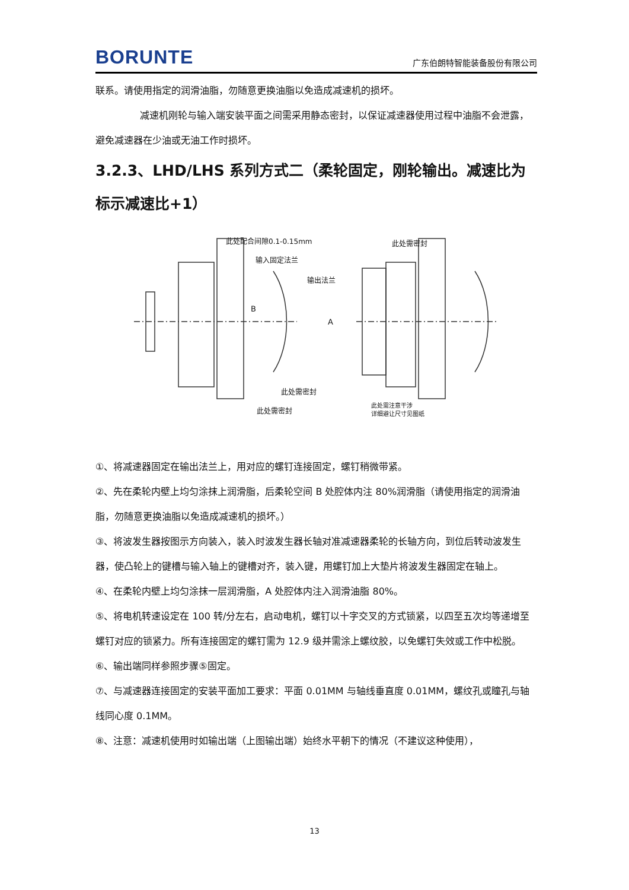BORUNTE 广东伯朗特智能装备股份有限公司
联系。请使用指定的润滑油脂，勿随意更换油脂以免造成减速机的损坏。
减速机刚轮与输入端安装平面之间需采用静态密封，以保证减速器使用过程中油脂不会泄露，避免减速器在少油或无油工作时损坏。
3.2.3、LHD/LHS 系列方式二（柔轮固定，刚轮输出。减速比为标示减速比+1）
此处配合间隙0.1-0.15mm
输入固定法兰
B
此处需密封
此处需密封
此处需密封
输出法兰
A
此处需注意干涉
详细避让尺寸见图纸
①、将减速器固定在输出法兰上，用对应的螺钉连接固定，螺钉稍微带紧。
②、先在柔轮内壁上均匀涂抹上润滑脂，后柔轮空间 B 处腔体内注 80%润滑脂（请使用指定的润滑油脂，勿随意更换油脂以免造成减速机的损坏。）
③、将波发生器按图示方向装入，装入时波发生器长轴对准减速器柔轮的长轴方向，到位后转动波发生器，使凸轮上的键槽与输入轴上的键槽对齐，装入键，用螺钉加上大垫片将波发生器固定在轴上。
④、在柔轮内壁上均匀涂抹一层润滑脂，A 处腔体内注入润滑油脂 80%。
⑤、将电机转速设定在 100 转/分左右，启动电机，螺钉以十字交叉的方式锁紧，以四至五次均等递增至螺钉对应的锁紧力。所有连接固定的螺钉需为 12.9 级并需涂上螺纹胶，以免螺钉失效或工作中松脱。
⑥、输出端同样参照步骤⑤固定。
⑦、与减速器连接固定的安装平面加工要求：平面 0.01MM 与轴线垂直度 0.01MM，螺纹孔或瞳孔与轴线同心度 0.1MM。
⑧、注意：减速机使用时如输出端（上图输出端）始终水平朝下的情况（不建议这种使用），
13